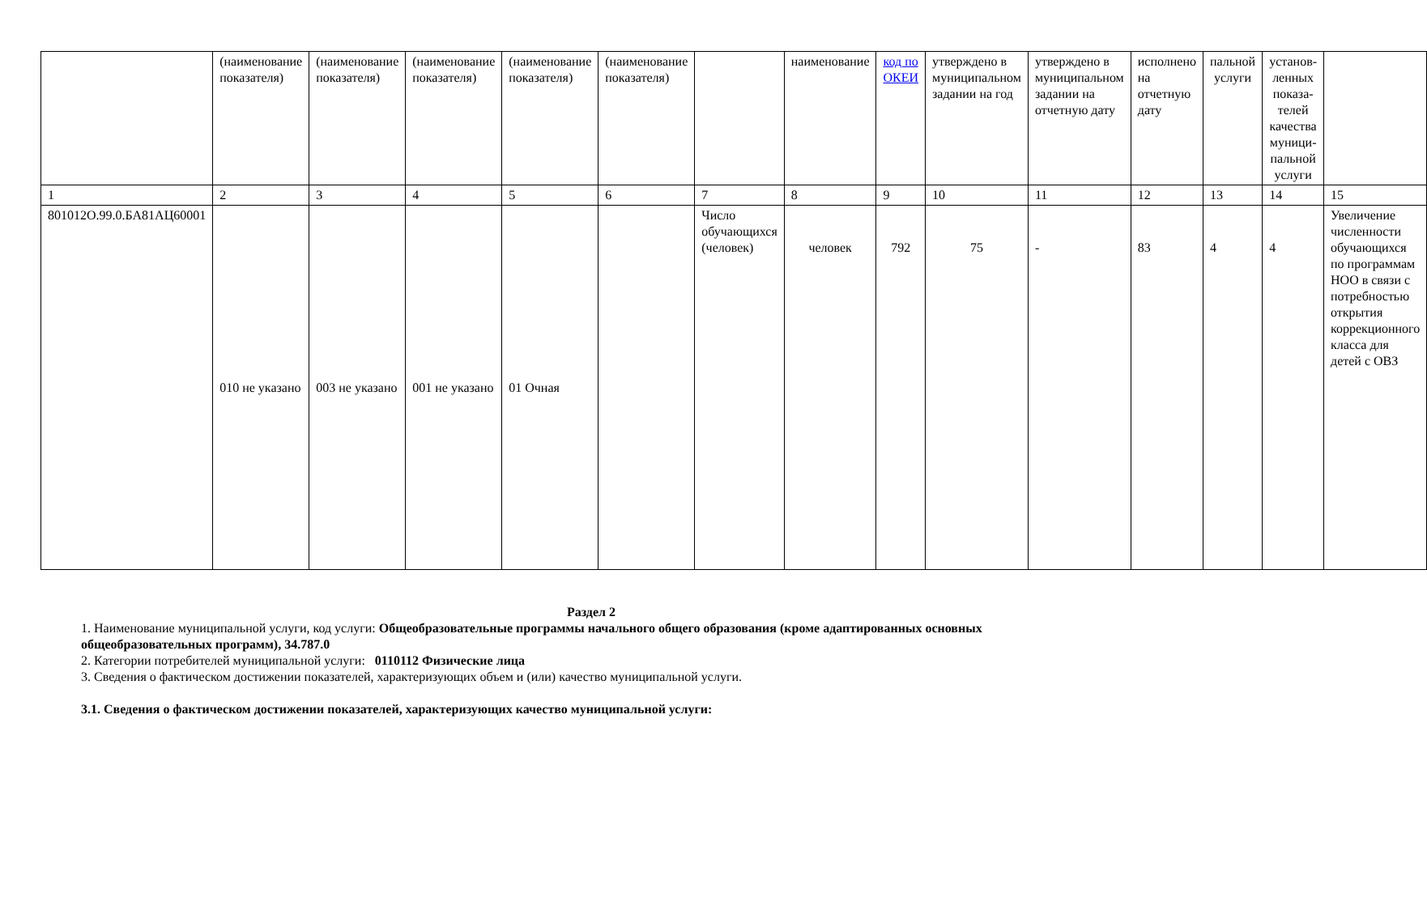| | (наименование показателя) | (наименование показателя) | (наименование показателя) | (наименование показателя) | (наименование показателя) | | наименование | код по ОКЕИ | утверждено в муниципальном задании на год | утверждено в муниципальном задании на отчетную дату | исполнено на отчетную дату | пальной услуги | установ-ленных показа-телей качества муници-пальной услуги | |
| 1 | 2 | 3 | 4 | 5 | 6 | 7 | 8 | 9 | 10 | 11 | 12 | 13 | 14 | 15 |
| 801012О.99.0.БА81АЦ60001 | 010 не указано | 003 не указано | 001 не указано | 01 Очная | | Число обучающихся (человек) | человек | 792 | 75 | - | 83 | 4 | 4 | Увеличение численности обучающихся по программам НОО в связи с потребностью открытия коррекционного класса для детей с ОВЗ |
Раздел 2
1. Наименование муниципальной услуги, код услуги: Общеобразовательные программы начального общего образования (кроме адаптированных основных общеобразовательных программ), 34.787.0
2. Категории потребителей муниципальной услуги: 0110112 Физические лица
3. Сведения о фактическом достижении показателей, характеризующих объем и (или) качество муниципальной услуги.
3.1. Сведения о фактическом достижении показателей, характеризующих качество муниципальной услуги: